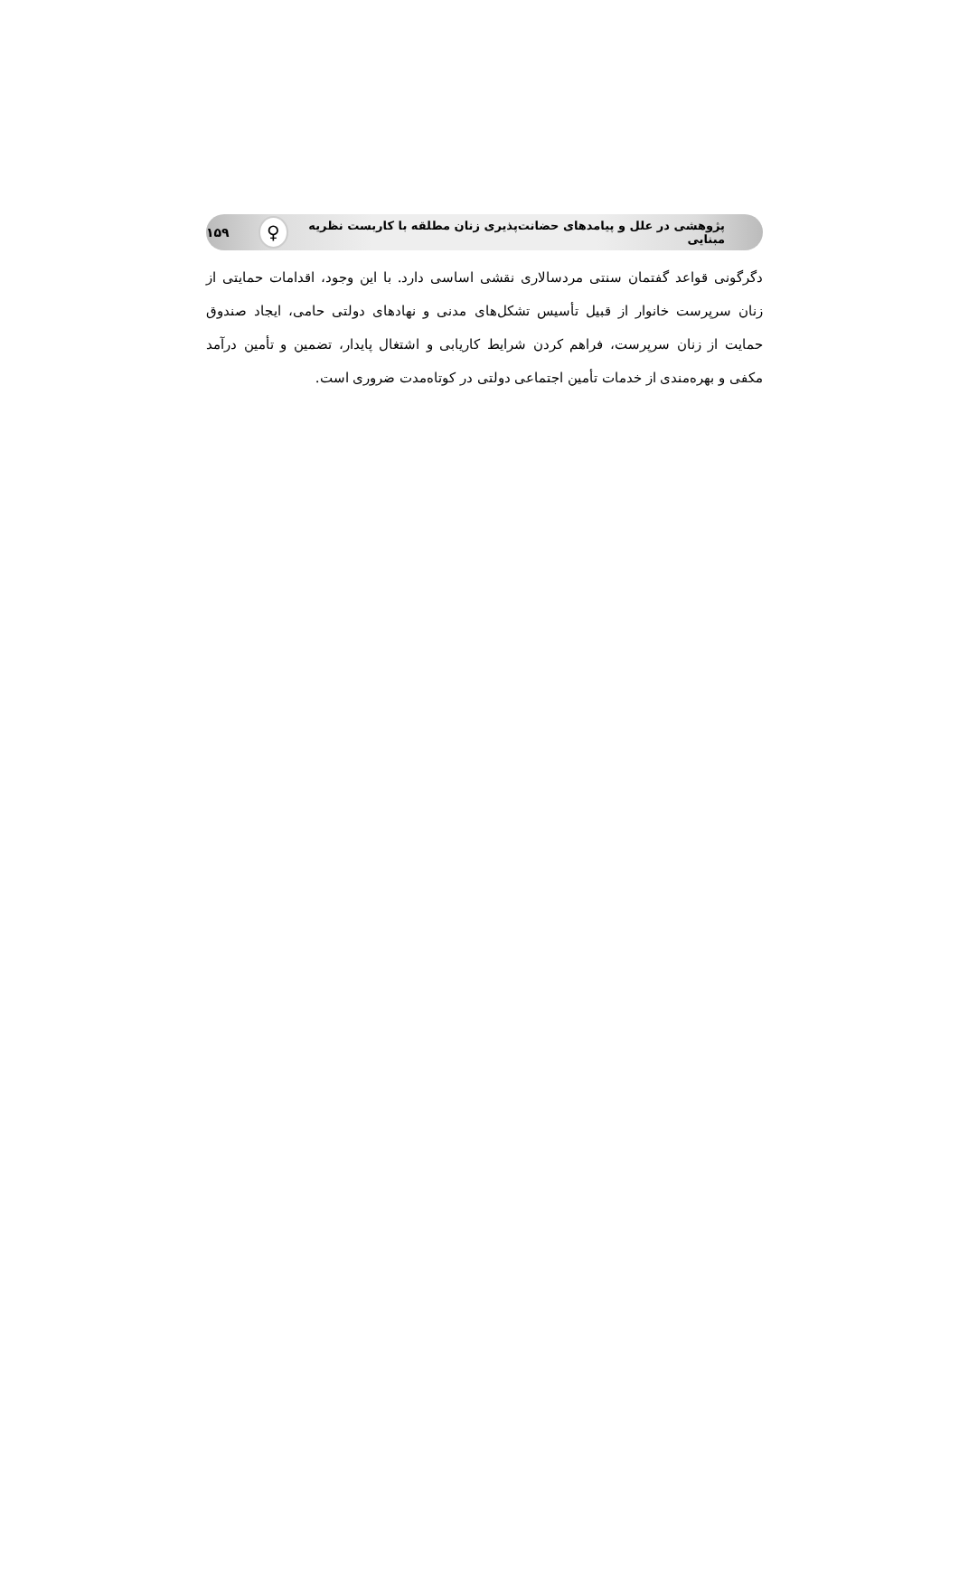پژوهشی در علل و پیامدهای حضانت‌پذیری زنان مطلقه با کاربست نظریه مبنایی ♀ ۱۵۹
دگرگونی قواعد گفتمان سنتی مردسالاری نقشی اساسی دارد. با این وجود، اقدامات حمایتی از زنان سرپرست خانوار از قبیل تأسیس تشکل‌های مدنی و نهادهای دولتی حامی، ایجاد صندوق حمایت از زنان سرپرست، فراهم کردن شرایط کاریابی و اشتغال پایدار، تضمین و تأمین درآمد مکفی و بهره‌مندی از خدمات تأمین اجتماعی دولتی در کوتاه‌مدت ضروری است.